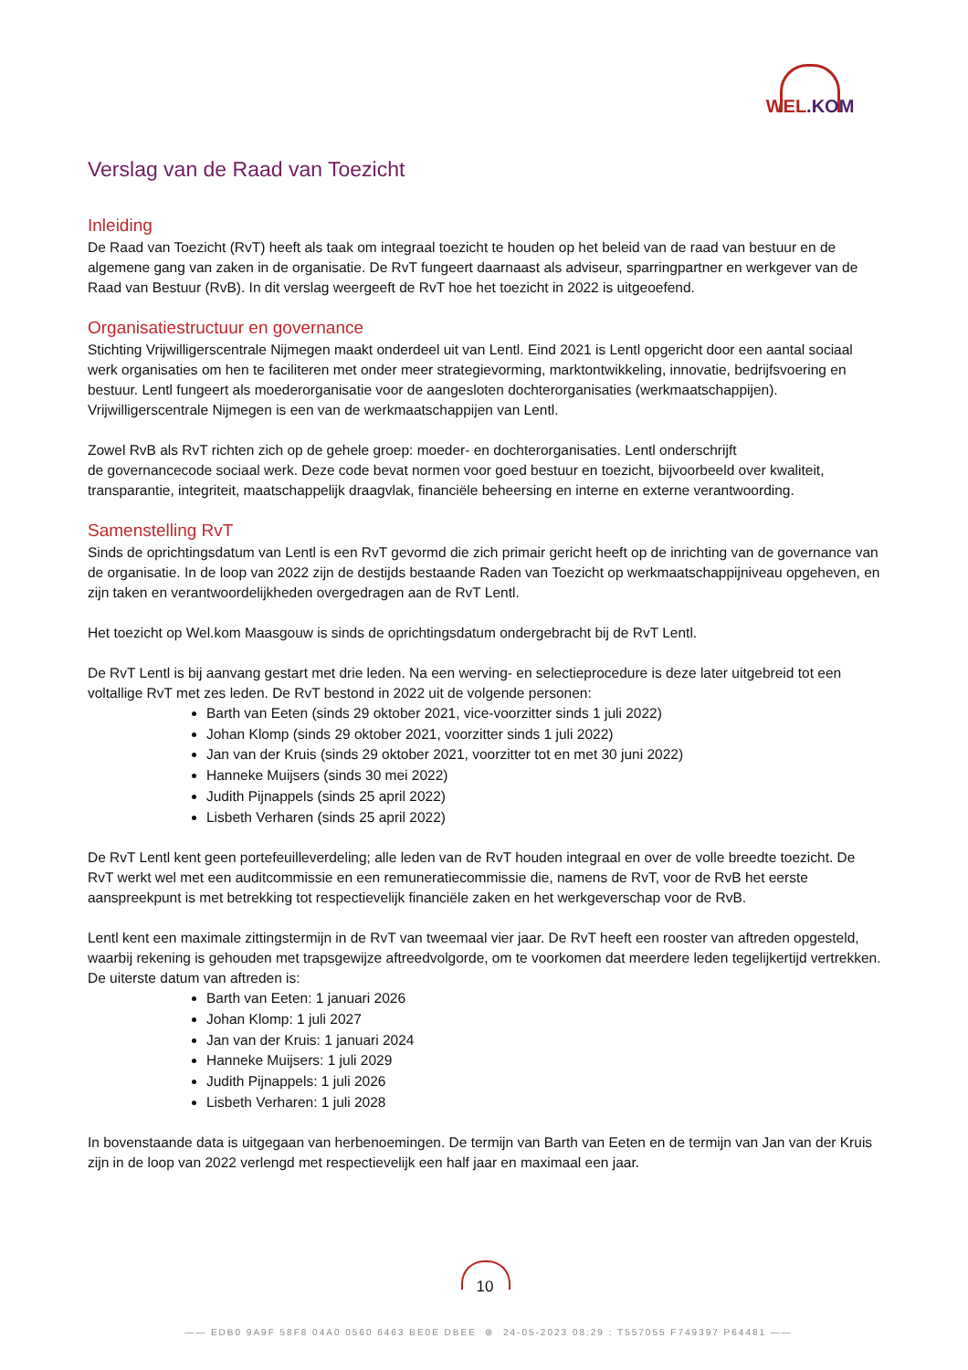WEL.KOM
Verslag van de Raad van Toezicht
Inleiding
De Raad van Toezicht (RvT) heeft als taak om integraal toezicht te houden op het beleid van de raad van bestuur en de algemene gang van zaken in de organisatie. De RvT fungeert daarnaast als adviseur, sparringpartner en werkgever van de Raad van Bestuur (RvB). In dit verslag weergeeft de RvT hoe het toezicht in 2022 is uitgeoefend.
Organisatiestructuur en governance
Stichting Vrijwilligerscentrale Nijmegen maakt onderdeel uit van Lentl. Eind 2021 is Lentl opgericht door een aantal sociaal werk organisaties om hen te faciliteren met onder meer strategievorming, marktontwikkeling, innovatie, bedrijfsvoering en bestuur. Lentl fungeert als moederorganisatie voor de aangesloten dochterorganisaties (werkmaatschappijen). Vrijwilligerscentrale Nijmegen is een van de werkmaatschappijen van Lentl.
Zowel RvB als RvT richten zich op de gehele groep: moeder- en dochterorganisaties. Lentl onderschrijft
de governancecode sociaal werk. Deze code bevat normen voor goed bestuur en toezicht, bijvoorbeeld over kwaliteit, transparantie, integriteit, maatschappelijk draagvlak, financiële beheersing en interne en externe verantwoording.
Samenstelling RvT
Sinds de oprichtingsdatum van Lentl is een RvT gevormd die zich primair gericht heeft op de inrichting van de governance van de organisatie. In de loop van 2022 zijn de destijds bestaande Raden van Toezicht op werkmaatschappijniveau opgeheven, en zijn taken en verantwoordelijkheden overgedragen aan de RvT Lentl.
Het toezicht op Wel.kom Maasgouw is sinds de oprichtingsdatum ondergebracht bij de RvT Lentl.
De RvT Lentl is bij aanvang gestart met drie leden. Na een werving- en selectieprocedure is deze later uitgebreid tot een voltallige RvT met zes leden. De RvT bestond in 2022 uit de volgende personen:
Barth van Eeten (sinds 29 oktober 2021, vice-voorzitter sinds 1 juli 2022)
Johan Klomp (sinds 29 oktober 2021, voorzitter sinds 1 juli 2022)
Jan van der Kruis (sinds 29 oktober 2021, voorzitter tot en met 30 juni 2022)
Hanneke Muijsers (sinds 30 mei 2022)
Judith Pijnappels (sinds 25 april 2022)
Lisbeth Verharen (sinds 25 april 2022)
De RvT Lentl kent geen portefeuilleverdeling; alle leden van de RvT houden integraal en over de volle breedte toezicht. De RvT werkt wel met een auditcommissie en een remuneratiecommissie die, namens de RvT, voor de RvB het eerste aanspreekpunt is met betrekking tot respectievelijk financiële zaken en het werkgeverschap voor de RvB.
Lentl kent een maximale zittingstermijn in de RvT van tweemaal vier jaar. De RvT heeft een rooster van aftreden opgesteld, waarbij rekening is gehouden met trapsgewijze aftreedvolgorde, om te voorkomen dat meerdere leden tegelijkertijd vertrekken. De uiterste datum van aftreden is:
Barth van Eeten: 1 januari 2026
Johan Klomp: 1 juli 2027
Jan van der Kruis: 1 januari 2024
Hanneke Muijsers: 1 juli 2029
Judith Pijnappels: 1 juli 2026
Lisbeth Verharen: 1 juli 2028
In bovenstaande data is uitgegaan van herbenoemingen. De termijn van Barth van Eeten en de termijn van Jan van der Kruis zijn in de loop van 2022 verlengd met respectievelijk een half jaar en maximaal een jaar.
10
—— EDB0 9A9F 58F8 04A0 0560 6463 BE0E DBEE ⊛ 24-05-2023 08:29 : T557055 F749397 P64481 ——